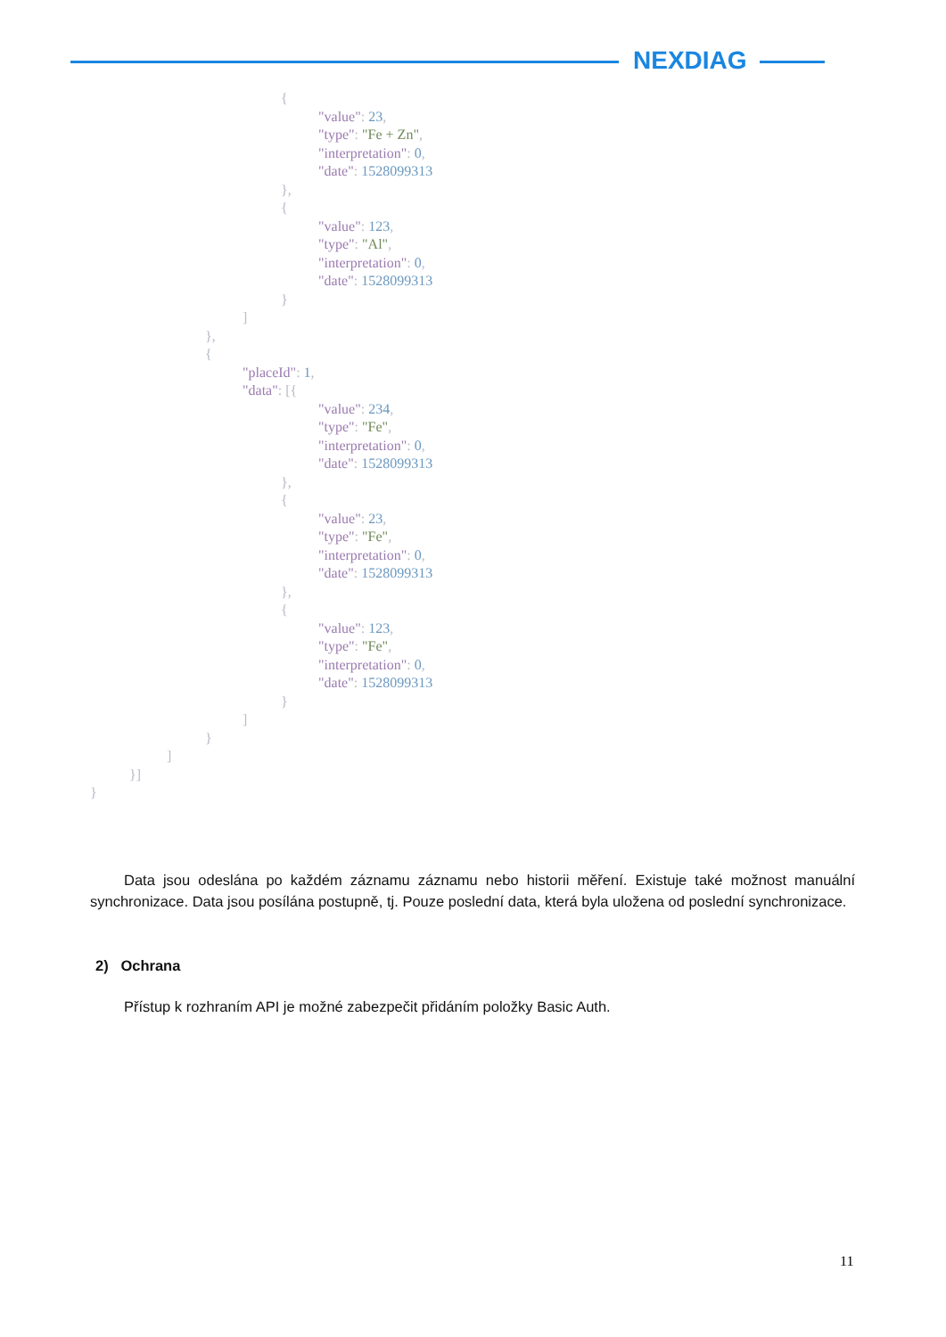NEXDIAG
{
"value": 23,
"type": "Fe + Zn",
"interpretation": 0,
"date": 1528099313
},
{
"value": 123,
"type": "Al",
"interpretation": 0,
"date": 1528099313
}
]
},
{
"placeId": 1,
"data": [{
"value": 234,
"type": "Fe",
"interpretation": 0,
"date": 1528099313
},
{
"value": 23,
"type": "Fe",
"interpretation": 0,
"date": 1528099313
},
{
"value": 123,
"type": "Fe",
"interpretation": 0,
"date": 1528099313
}
]
}
]
}]
}
Data jsou odeslána po každém záznamu záznamu nebo historii měření. Existuje také možnost manuální synchronizace. Data jsou posílána postupně, tj. Pouze poslední data, která byla uložena od poslední synchronizace.
2) Ochrana
Přístup k rozhraním API je možné zabezpečit přidáním položky Basic Auth.
11